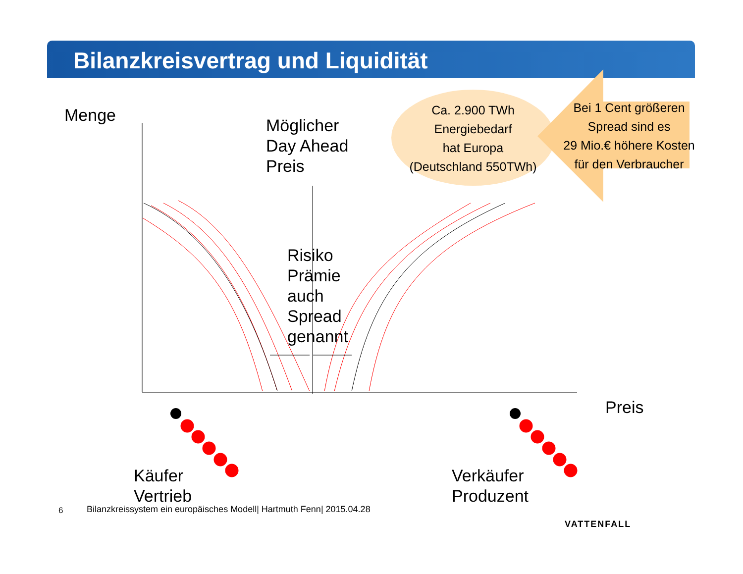Bilanzkreisvertrag und Liquidität
Menge
Möglicher
Day Ahead
Preis
Ca. 2.900 TWh
Energiebedarf
hat Europa
(Deutschland 550TWh)
Bei 1 Cent größeren
Spread sind es
29 Mio.€ höhere Kosten
für den Verbraucher
Risiko
Prämie
auch
Spread
genannt
Preis
Käufer
Vertrieb
Verkäufer
Produzent
6
Bilanzkreissystem ein europäisches Modell| Hartmuth Fenn| 2015.04.28
VATTENFALL